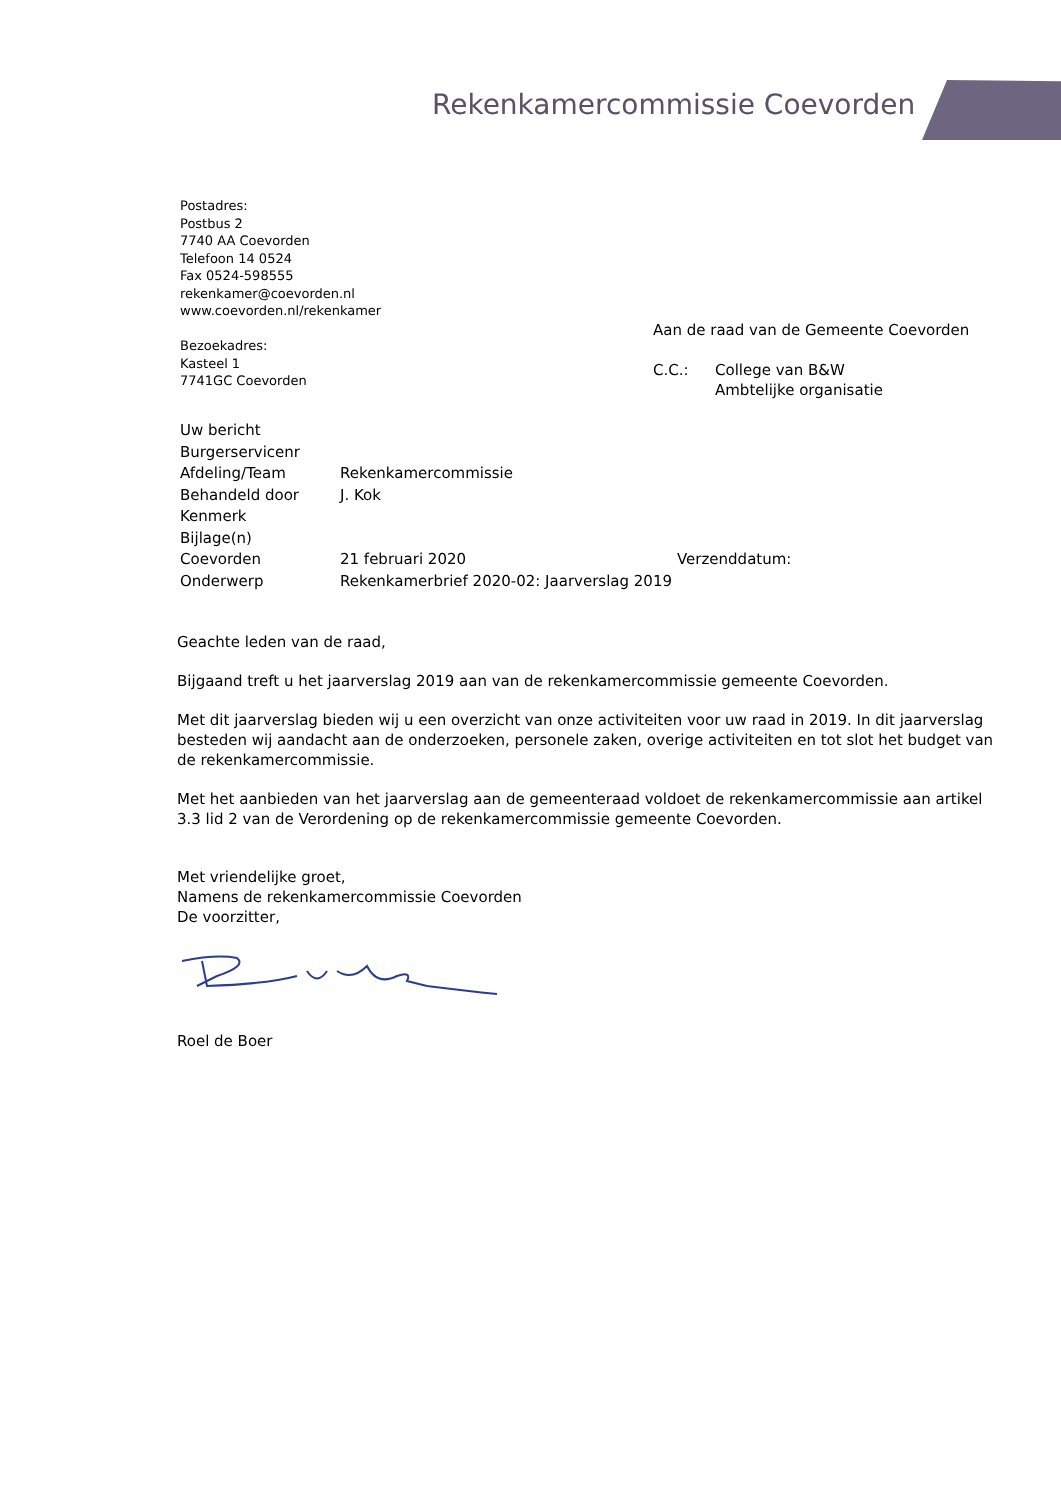Rekenkamercommissie Coevorden
Postadres:
Postbus 2
7740 AA Coevorden
Telefoon 14 0524
Fax 0524-598555
rekenkamer@coevorden.nl
www.coevorden.nl/rekenkamer
Bezoekadres:
Kasteel 1
7741GC Coevorden
Aan de raad van de Gemeente Coevorden
| C.C.: | College van B&W Ambtelijke organisatie |
| Uw bericht | | |
| Burgerservicenr | | |
| Afdeling/Team | Rekenkamercommissie | |
| Behandeld door | J. Kok | |
| Kenmerk | | |
| Bijlage(n) | | |
| Coevorden | 21 februari 2020 | Verzenddatum: |
| Onderwerp | Rekenkamerbrief 2020-02: Jaarverslag 2019 | |
Geachte leden van de raad,
Bijgaand treft u het jaarverslag 2019 aan van de rekenkamercommissie gemeente Coevorden.
Met dit jaarverslag bieden wij u een overzicht van onze activiteiten voor uw raad in 2019. In dit jaarverslag besteden wij aandacht aan de onderzoeken, personele zaken, overige activiteiten en tot slot het budget van de rekenkamercommissie.
Met het aanbieden van het jaarverslag aan de gemeenteraad voldoet de rekenkamercommissie aan artikel 3.3 lid 2 van de Verordening op de rekenkamercommissie gemeente Coevorden.
Met vriendelijke groet,
Namens de rekenkamercommissie Coevorden
De voorzitter,
Roel de Boer